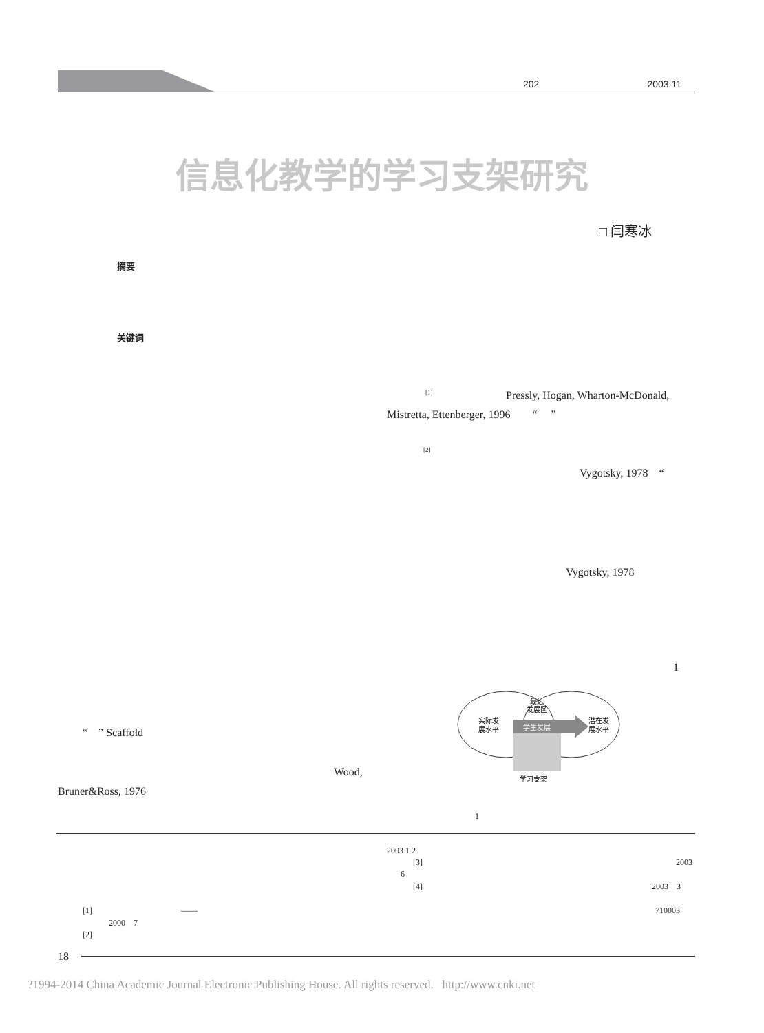202 2003.11
信息化教学的学习支架研究
□ 闫寒冰
摘要
关键词
<sup>[1]</sup> Pressly, Hogan, Wharton-McDonald,
Mistretta, Ettenberger, 1996 “ ”
<sup>[2]</sup>
Vygotsky, 1978 “
Bruner&Ross, 1976
Wood,
“ ” Scaffold
Vygotsky, 1978
1
实际发
展水平
最近
发展区
学生发展
潜在发
展水平
学习支架
1
2003 1 2
[3] 2003
6
[4] 2003 3
[1] —— 710003
2000 7
[2]
18
?1994-2014 China Academic Journal Electronic Publishing House. All rights reserved. http://www.cnki.net